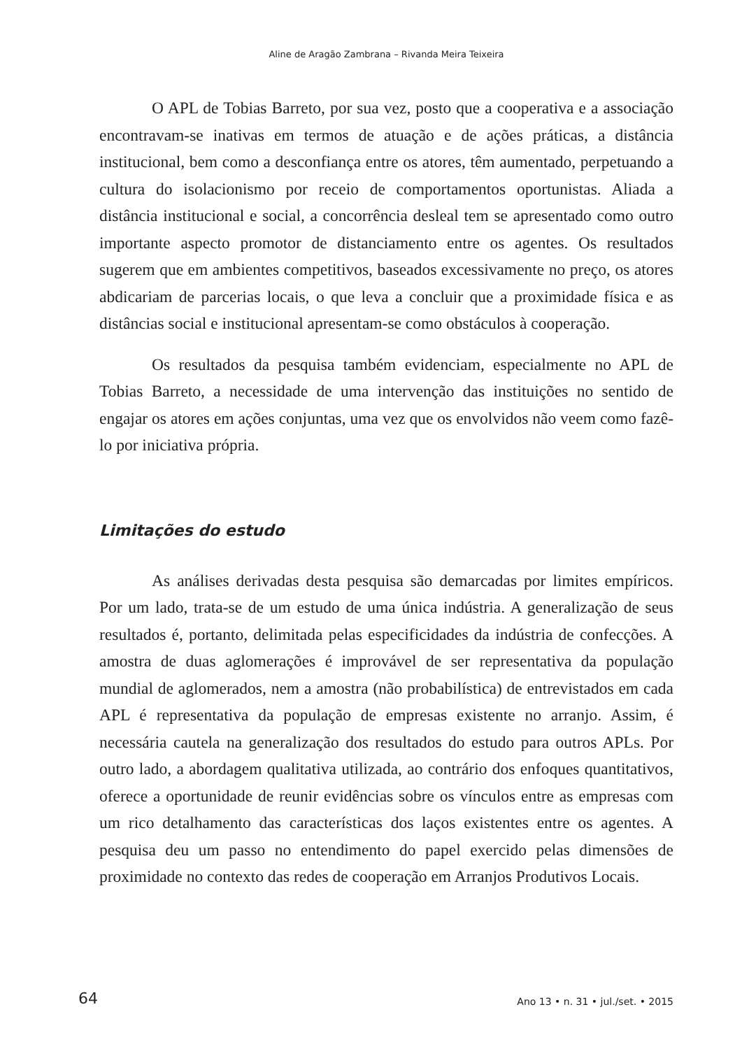Aline de Aragão Zambrana – Rivanda Meira Teixeira
O APL de Tobias Barreto, por sua vez, posto que a cooperativa e a associação encontravam-se inativas em termos de atuação e de ações práticas, a distância institucional, bem como a desconfiança entre os atores, têm aumentado, perpetuando a cultura do isolacionismo por receio de comportamentos oportunistas. Aliada a distância institucional e social, a concorrência desleal tem se apresentado como outro importante aspecto promotor de distanciamento entre os agentes. Os resultados sugerem que em ambientes competitivos, baseados excessivamente no preço, os atores abdicariam de parcerias locais, o que leva a concluir que a proximidade física e as distâncias social e institucional apresentam-se como obstáculos à cooperação.
Os resultados da pesquisa também evidenciam, especialmente no APL de Tobias Barreto, a necessidade de uma intervenção das instituições no sentido de engajar os atores em ações conjuntas, uma vez que os envolvidos não veem como fazê-lo por iniciativa própria.
Limitações do estudo
As análises derivadas desta pesquisa são demarcadas por limites empíricos. Por um lado, trata-se de um estudo de uma única indústria. A generalização de seus resultados é, portanto, delimitada pelas especificidades da indústria de confecções. A amostra de duas aglomerações é improvável de ser representativa da população mundial de aglomerados, nem a amostra (não probabilística) de entrevistados em cada APL é representativa da população de empresas existente no arranjo. Assim, é necessária cautela na generalização dos resultados do estudo para outros APLs. Por outro lado, a abordagem qualitativa utilizada, ao contrário dos enfoques quantitativos, oferece a oportunidade de reunir evidências sobre os vínculos entre as empresas com um rico detalhamento das características dos laços existentes entre os agentes. A pesquisa deu um passo no entendimento do papel exercido pelas dimensões de proximidade no contexto das redes de cooperação em Arranjos Produtivos Locais.
64 Ano 13 • n. 31 • jul./set. • 2015